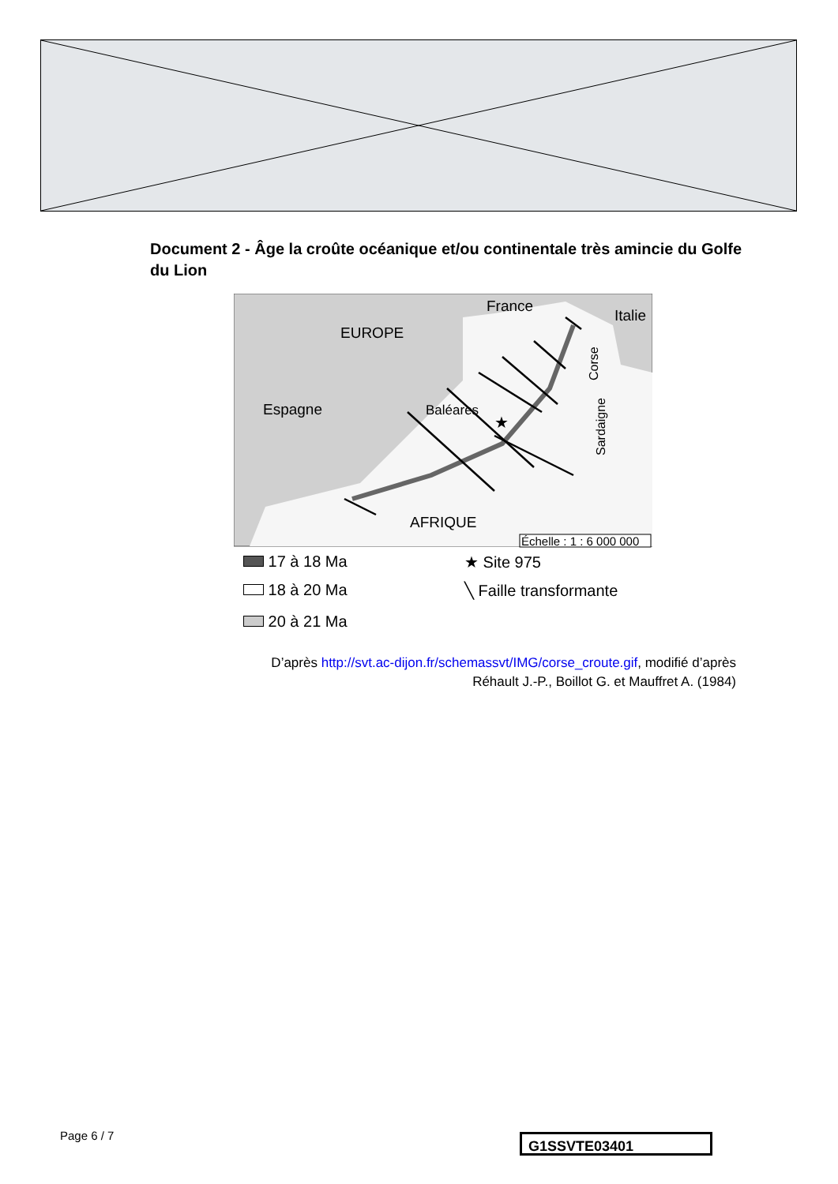Document 2 - Âge la croûte océanique et/ou continentale très amincie du Golfe du Lion
EUROPE
France
Italie
Espagne
Baléares
AFRIQUE
Corse
Sardaigne
★
Échelle : 1 : 6 000 000
17 à 18 Ma ★ Site 975
18 à 20 Ma ╲ Faille transformante
20 à 21 Ma
D’après http://svt.ac-dijon.fr/schemassvt/IMG/corse_croute.gif, modifié d’après
Réhault J.-P., Boillot G. et Mauffret A. (1984)
Page 6 / 7 G1SSVTE03401